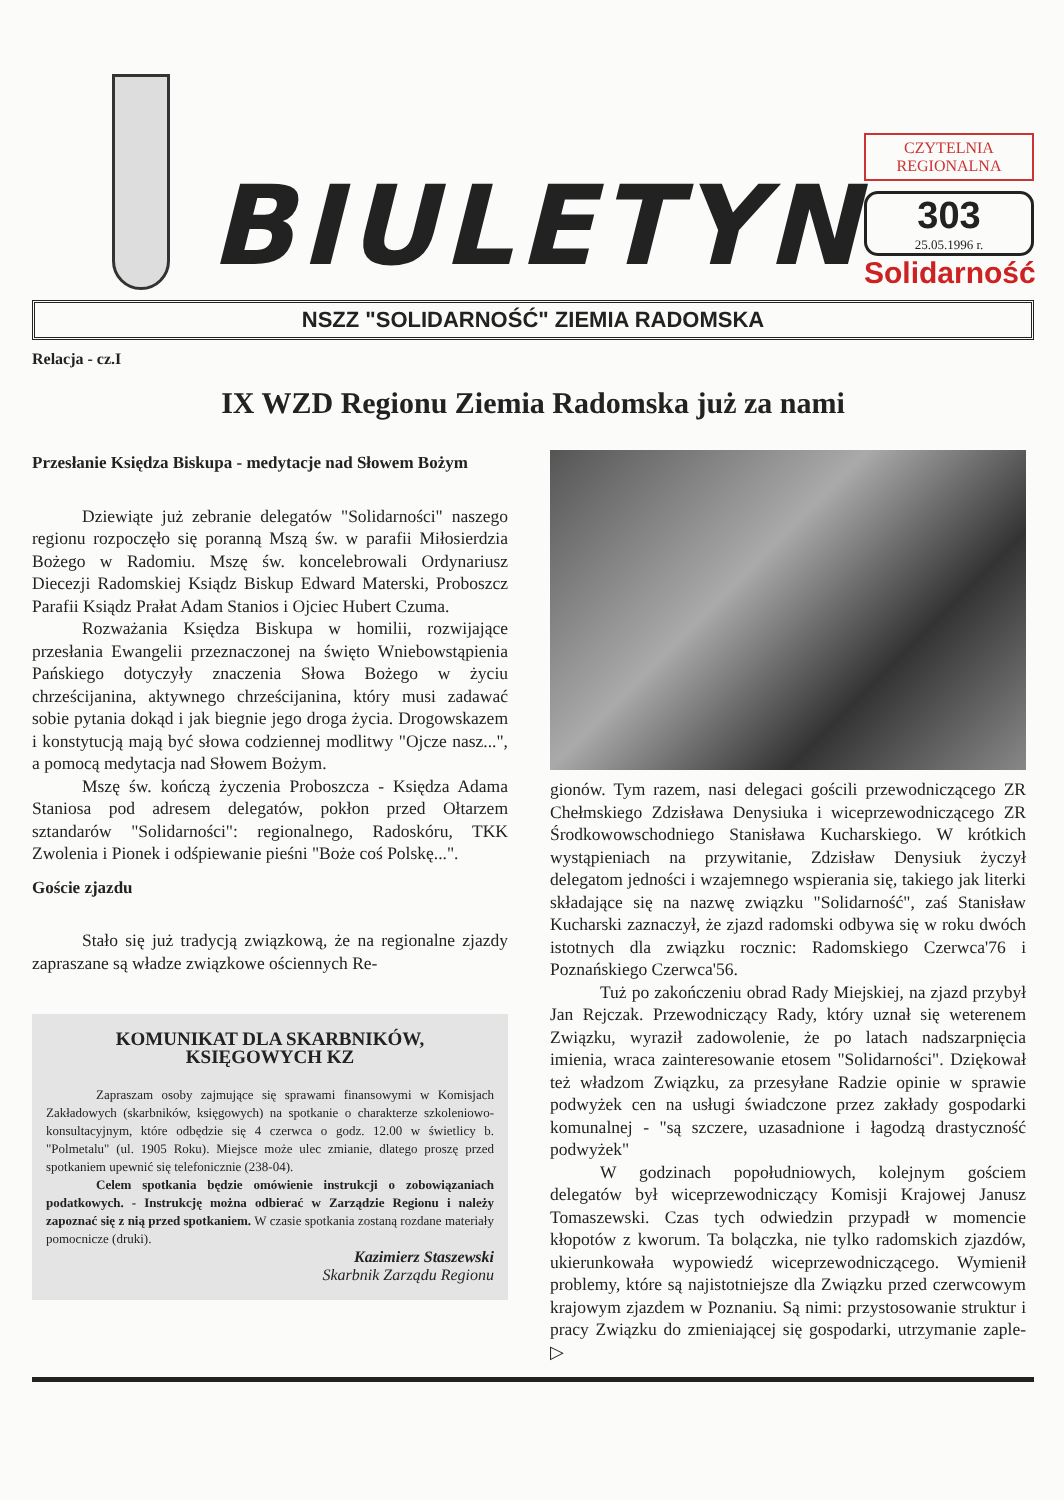BIULETYN
CZYTELNIA REGIONALNA
303
25.05.1996 r.
Solidarność
NSZZ "SOLIDARNOŚĆ" ZIEMIA RADOMSKA
Relacja - cz.I
IX WZD Regionu Ziemia Radomska już za nami
Przesłanie Księdza Biskupa - medytacje nad Słowem Bożym
Dziewiąte już zebranie delegatów "Solidarności" naszego regionu rozpoczęło się poranną Mszą św. w parafii Miłosierdzia Bożego w Radomiu. Mszę św. koncelebrowali Ordynariusz Diecezji Radomskiej Ksiądz Biskup Edward Materski, Proboszcz Parafii Ksiądz Prałat Adam Stanios i Ojciec Hubert Czuma.
Rozważania Księdza Biskupa w homilii, rozwijające przesłania Ewangelii przeznaczonej na święto Wniebowstąpienia Pańskiego dotyczyły znaczenia Słowa Bożego w życiu chrześcijanina, aktywnego chrześcijanina, który musi zadawać sobie pytania dokąd i jak biegnie jego droga życia. Drogowskazem i konstytucją mają być słowa codziennej modlitwy "Ojcze nasz...", a pomocą medytacja nad Słowem Bożym.
Mszę św. kończą życzenia Proboszcza - Księdza Adama Staniosa pod adresem delegatów, pokłon przed Ołtarzem sztandarów "Solidarności": regionalnego, Radoskóru, TKK Zwolenia i Pionek i odśpiewanie pieśni "Boże coś Polskę...".
Goście zjazdu
Stało się już tradycją związkową, że na regionalne zjazdy zapraszane są władze związkowe ościennych Re-
KOMUNIKAT DLA SKARBNIKÓW, KSIĘGOWYCH KZ
Zapraszam osoby zajmujące się sprawami finansowymi w Komisjach Zakładowych (skarbników, księgowych) na spotkanie o charakterze szkoleniowo-konsultacyjnym, które odbędzie się 4 czerwca o godz. 12.00 w świetlicy b. "Polmetalu" (ul. 1905 Roku). Miejsce może ulec zmianie, dlatego proszę przed spotkaniem upewnić się telefonicznie (238-04).
Celem spotkania będzie omówienie instrukcji o zobowiązaniach podatkowych. - Instrukcję można odbierać w Zarządzie Regionu i należy zapoznać się z nią przed spotkaniem. W czasie spotkania zostaną rozdane materiały pomocnicze (druki).
Kazimierz Staszewski
Skarbnik Zarządu Regionu
gionów. Tym razem, nasi delegaci gościli przewodniczącego ZR Chełmskiego Zdzisława Denysiuka i wiceprzewodniczącego ZR Środkowowschodniego Stanisława Kucharskiego. W krótkich wystąpieniach na przywitanie, Zdzisław Denysiuk życzył delegatom jedności i wzajemnego wspierania się, takiego jak literki składające się na nazwę związku "Solidarność", zaś Stanisław Kucharski zaznaczył, że zjazd radomski odbywa się w roku dwóch istotnych dla związku rocznic: Radomskiego Czerwca'76 i Poznańskiego Czerwca'56.
Tuż po zakończeniu obrad Rady Miejskiej, na zjazd przybył Jan Rejczak. Przewodniczący Rady, który uznał się weterenem Związku, wyraził zadowolenie, że po latach nadszarpnięcia imienia, wraca zainteresowanie etosem "Solidarności". Dziękował też władzom Związku, za przesyłane Radzie opinie w sprawie podwyżek cen na usługi świadczone przez zakłady gospodarki komunalnej - "są szczere, uzasadnione i łagodzą drastyczność podwyżek"
W godzinach popołudniowych, kolejnym gościem delegatów był wiceprzewodniczący Komisji Krajowej Janusz Tomaszewski. Czas tych odwiedzin przypadł w momencie kłopotów z kworum. Ta bolączka, nie tylko radomskich zjazdów, ukierunkowała wypowiedź wiceprzewodniczącego. Wymienił problemy, które są najistotniejsze dla Związku przed czerwcowym krajowym zjazdem w Poznaniu. Są nimi: przystosowanie struktur i pracy Związku do zmieniającej się gospodarki, utrzymanie zaple- ▷